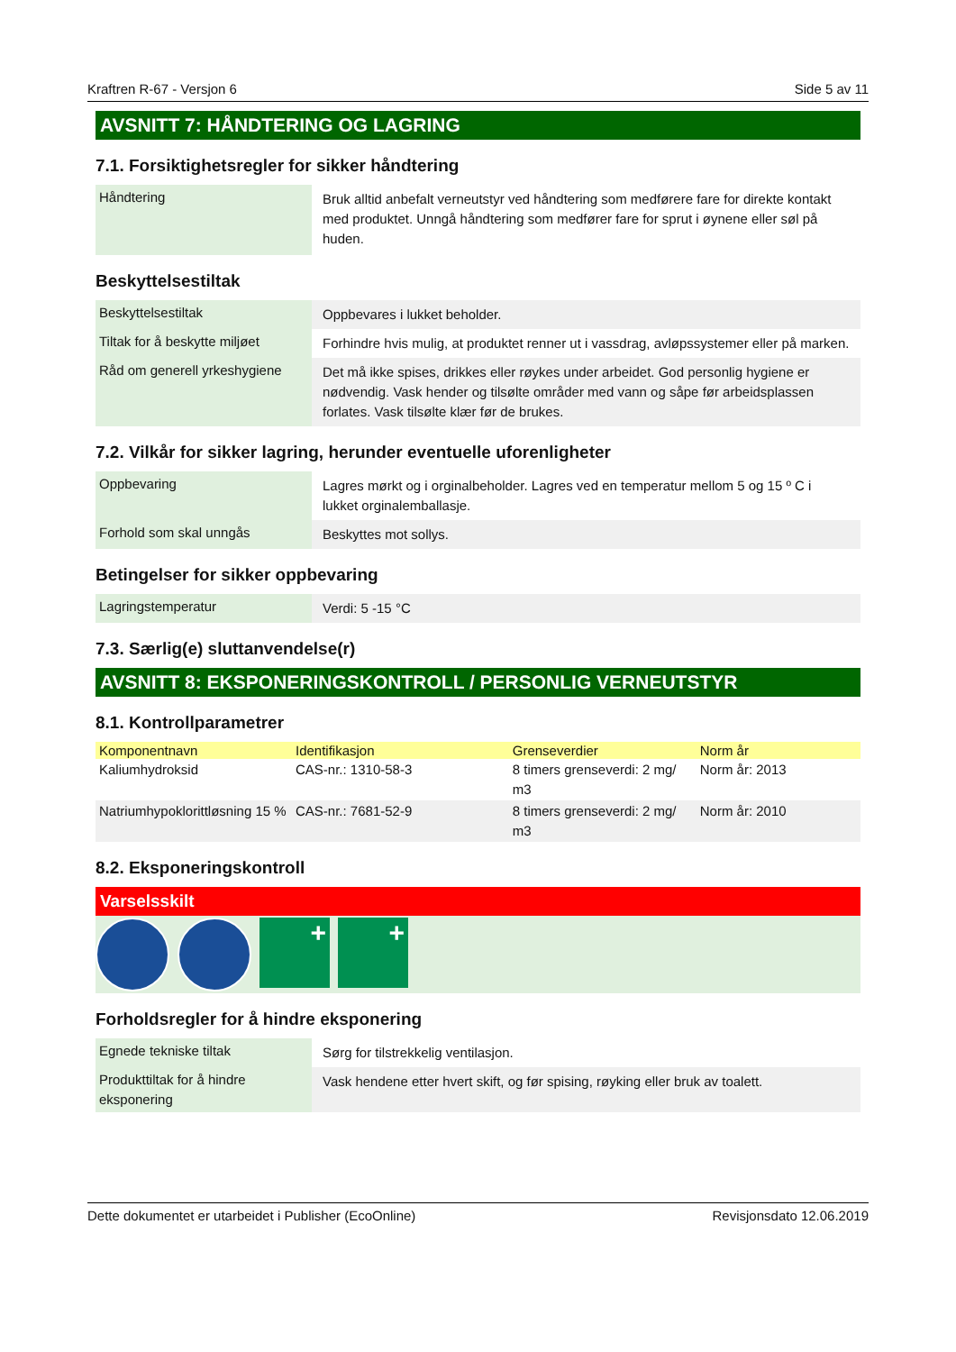Kraftren R-67 - Versjon 6 Side 5 av 11
AVSNITT 7: HÅNDTERING OG LAGRING
7.1. Forsiktighetsregler for sikker håndtering
| Håndtering | Bruk alltid anbefalt verneutstyr ved håndtering som medførere fare for direkte kontakt med produktet. Unngå håndtering som medfører fare for sprut i øynene eller søl på huden. |
Beskyttelsestiltak
| Beskyttelsestiltak | Oppbevares i lukket beholder. |
| Tiltak for å beskytte miljøet | Forhindre hvis mulig, at produktet renner ut i vassdrag, avløpssystemer eller på marken. |
| Råd om generell yrkeshygiene | Det må ikke spises, drikkes eller røykes under arbeidet. God personlig hygiene er nødvendig. Vask hender og tilsølte områder med vann og såpe før arbeidsplassen forlates. Vask tilsølte klær før de brukes. |
7.2. Vilkår for sikker lagring, herunder eventuelle uforenligheter
| Oppbevaring | Lagres mørkt og i orginalbeholder. Lagres ved en temperatur mellom 5 og 15 º C i lukket orginalemballasje. |
| Forhold som skal unngås | Beskyttes mot sollys. |
Betingelser for sikker oppbevaring
| Lagringstemperatur | Verdi: 5 -15 °C |
7.3. Særlig(e) sluttanvendelse(r)
AVSNITT 8: EKSPONERINGSKONTROLL / PERSONLIG VERNEUTSTYR
8.1. Kontrollparametrer
| Komponentnavn | Identifikasjon | Grenseverdier | Norm år |
| --- | --- | --- | --- |
| Kaliumhydroksid | CAS-nr.: 1310-58-3 | 8 timers grenseverdi: 2 mg/ m3 | Norm år: 2013 |
| Natriumhypoklorittløsning 15 % | CAS-nr.: 7681-52-9 | 8 timers grenseverdi: 2 mg/ m3 | Norm år: 2010 |
8.2. Eksponeringskontroll
Varselsskilt
+ +
Forholdsregler for å hindre eksponering
| Egnede tekniske tiltak | Sørg for tilstrekkelig ventilasjon. |
| Produkttiltak for å hindre eksponering | Vask hendene etter hvert skift, og før spising, røyking eller bruk av toalett. |
Dette dokumentet er utarbeidet i Publisher (EcoOnline) Revisjonsdato 12.06.2019